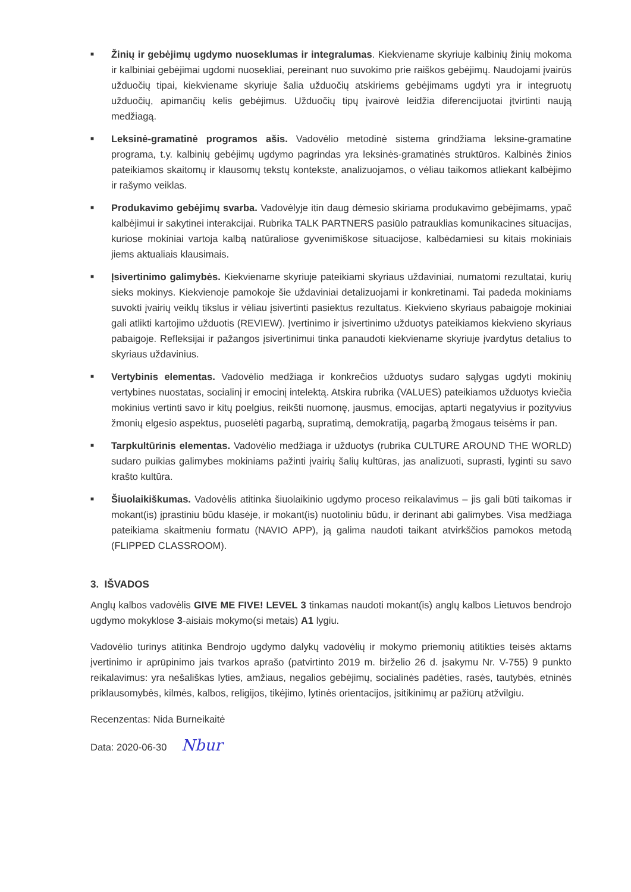■
Žinių ir gebėjimų ugdymo nuoseklumas ir integralumas. Kiekviename skyriuje kalbinių žinių mokoma ir kalbiniai gebėjimai ugdomi nuosekliai, pereinant nuo suvokimo prie raiškos gebėjimų. Naudojami įvairūs užduočių tipai, kiekviename skyriuje šalia užduočių atskiriems gebėjimams ugdyti yra ir integruotų užduočių, apimančių kelis gebėjimus. Užduočių tipų įvairovė leidžia diferencijuotai įtvirtinti naują medžiagą.
■
Leksinė-gramatinė programos ašis. Vadovėlio metodinė sistema grindžiama leksine-gramatine programa, t.y. kalbinių gebėjimų ugdymo pagrindas yra leksinės-gramatinės struktūros. Kalbinės žinios pateikiamos skaitomų ir klausomų tekstų kontekste, analizuojamos, o vėliau taikomos atliekant kalbėjimo ir rašymo veiklas.
■
Produkavimo gebėjimų svarba. Vadovėlyje itin daug dėmesio skiriama produkavimo gebėjimams, ypač kalbėjimui ir sakytinei interakcijai. Rubrika TALK PARTNERS pasiūlo patrauklias komunikacines situacijas, kuriose mokiniai vartoja kalbą natūraliose gyvenimiškose situacijose, kalbėdamiesi su kitais mokiniais jiems aktualiais klausimais.
■
Įsivertinimo galimybės. Kiekviename skyriuje pateikiami skyriaus uždaviniai, numatomi rezultatai, kurių sieks mokinys. Kiekvienoje pamokoje šie uždaviniai detalizuojami ir konkretinami. Tai padeda mokiniams suvokti įvairių veiklų tikslus ir vėliau įsivertinti pasiektus rezultatus. Kiekvieno skyriaus pabaigoje mokiniai gali atlikti kartojimo užduotis (REVIEW). Įvertinimo ir įsivertinimo užduotys pateikiamos kiekvieno skyriaus pabaigoje. Refleksijai ir pažangos įsivertinimui tinka panaudoti kiekviename skyriuje įvardytus detalius to skyriaus uždavinius.
■
Vertybinis elementas. Vadovėlio medžiaga ir konkrečios užduotys sudaro sąlygas ugdyti mokinių vertybines nuostatas, socialinį ir emocinį intelektą. Atskira rubrika (VALUES) pateikiamos užduotys kviečia mokinius vertinti savo ir kitų poelgius, reikšti nuomonę, jausmus, emocijas, aptarti negatyvius ir pozityvius žmonių elgesio aspektus, puoselėti pagarbą, supratimą, demokratiją, pagarbą žmogaus teisėms ir pan.
■
Tarpkultūrinis elementas. Vadovėlio medžiaga ir užduotys (rubrika CULTURE AROUND THE WORLD) sudaro puikias galimybes mokiniams pažinti įvairių šalių kultūras, jas analizuoti, suprasti, lyginti su savo krašto kultūra.
■
Šiuolaikiškumas. Vadovėlis atitinka šiuolaikinio ugdymo proceso reikalavimus – jis gali būti taikomas ir mokant(is) įprastiniu būdu klasėje, ir mokant(is) nuotoliniu būdu, ir derinant abi galimybes. Visa medžiaga pateikiama skaitmeniu formatu (NAVIO APP), ją galima naudoti taikant atvirkščios pamokos metodą (FLIPPED CLASSROOM).
3. IŠVADOS
Anglų kalbos vadovėlis GIVE ME FIVE! LEVEL 3 tinkamas naudoti mokant(is) anglų kalbos Lietuvos bendrojo ugdymo mokyklose 3-aisiais mokymo(si metais) A1 lygiu.
Vadovėlio turinys atitinka Bendrojo ugdymo dalykų vadovėlių ir mokymo priemonių atitikties teisės aktams įvertinimo ir aprūpinimo jais tvarkos aprašo (patvirtinto 2019 m. birželio 26 d. įsakymu Nr. V-755) 9 punkto reikalavimus: yra nešališkas lyties, amžiaus, negalios gebėjimų, socialinės padėties, rasės, tautybės, etninės priklausomybės, kilmės, kalbos, religijos, tikėjimo, lytinės orientacijos, įsitikinimų ar pažiūrų atžvilgiu.
Recenzentas: Nida Burneikaitė
Data: 2020-06-30 Nbur